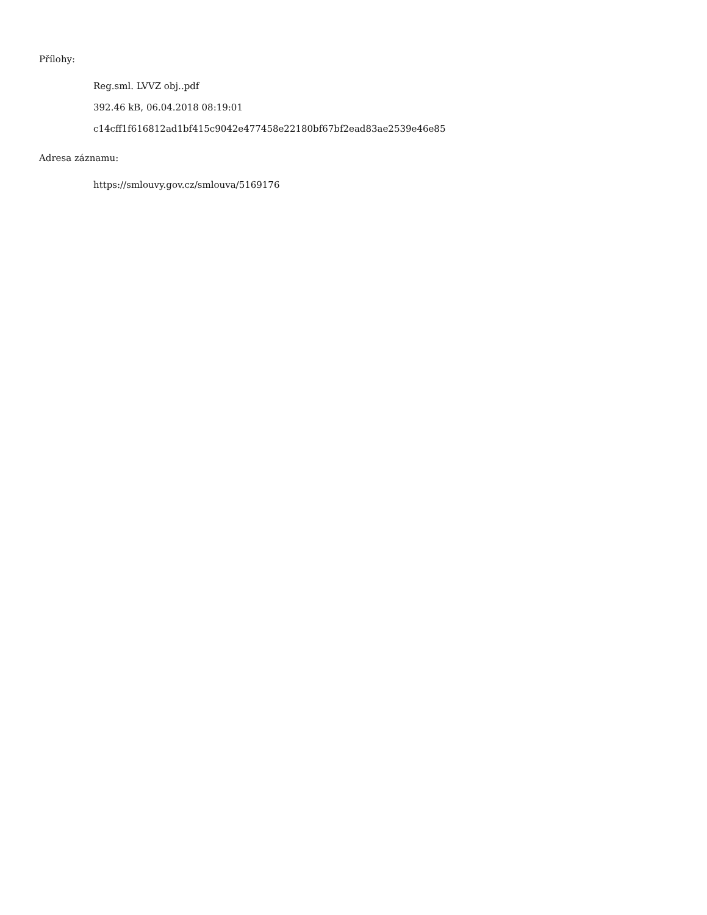Přílohy:
Reg.sml. LVVZ obj..pdf
392.46 kB, 06.04.2018 08:19:01
c14cff1f616812ad1bf415c9042e477458e22180bf67bf2ead83ae2539e46e85
Adresa záznamu:
https://smlouvy.gov.cz/smlouva/5169176